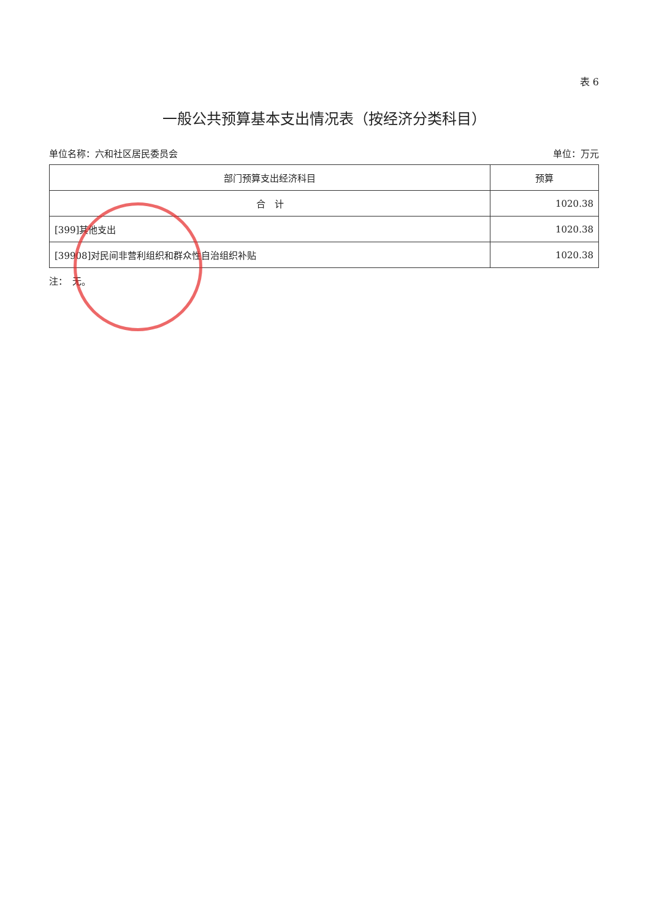表 6
一般公共预算基本支出情况表（按经济分类科目）
单位名称：六和社区居民委员会 单位：万元
| 部门预算支出经济科目 | 预算 |
| --- | --- |
| 合 计 | 1020.38 |
| [399]其他支出 | 1020.38 |
| [39908]对民间非营利组织和群众性自治组织补贴 | 1020.38 |
注：　无。